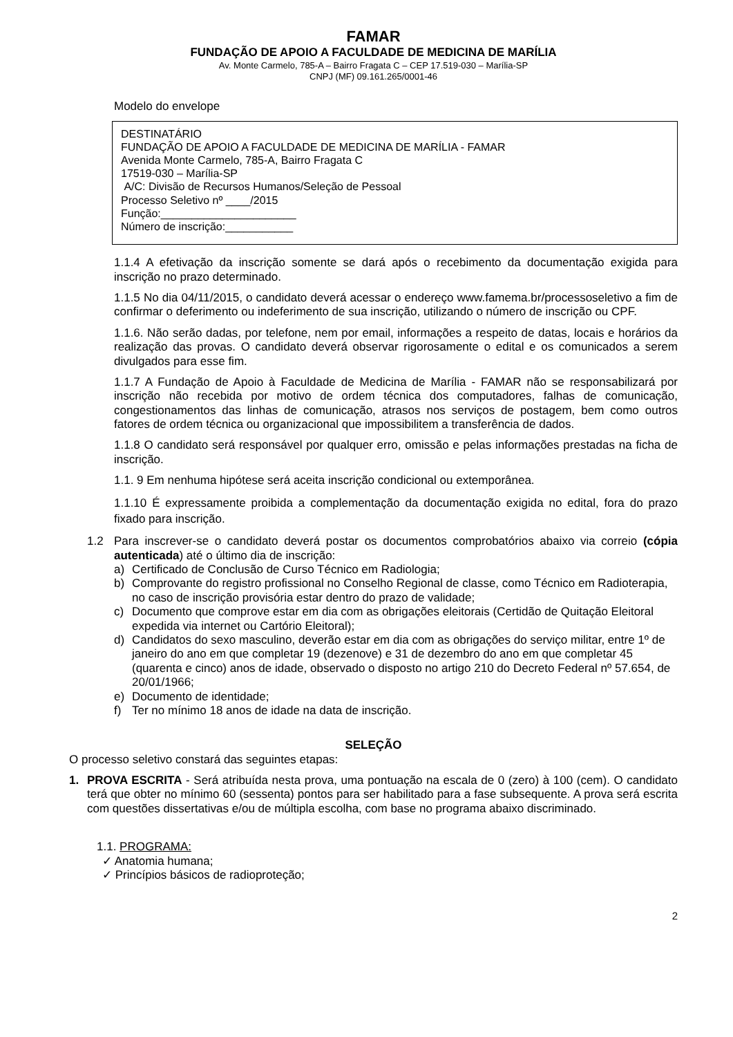FAMAR
FUNDAÇÃO DE APOIO A FACULDADE DE MEDICINA DE MARÍLIA
Av. Monte Carmelo, 785-A – Bairro Fragata C – CEP 17.519-030 – Marília-SP
CNPJ (MF) 09.161.265/0001-46
Modelo do envelope
DESTINATÁRIO
FUNDAÇÃO DE APOIO A FACULDADE DE MEDICINA DE MARÍLIA - FAMAR
Avenida Monte Carmelo, 785-A, Bairro Fragata C
17519-030 – Marília-SP
A/C: Divisão de Recursos Humanos/Seleção de Pessoal
Processo Seletivo nº ____/2015
Função:______________________
Número de inscrição:___________
1.1.4 A efetivação da inscrição somente se dará após o recebimento da documentação exigida para inscrição no prazo determinado.
1.1.5 No dia 04/11/2015, o candidato deverá acessar o endereço www.famema.br/processoseletivo a fim de confirmar o deferimento ou indeferimento de sua inscrição, utilizando o número de inscrição ou CPF.
1.1.6. Não serão dadas, por telefone, nem por email, informações a respeito de datas, locais e horários da realização das provas. O candidato deverá observar rigorosamente o edital e os comunicados a serem divulgados para esse fim.
1.1.7 A Fundação de Apoio à Faculdade de Medicina de Marília - FAMAR não se responsabilizará por inscrição não recebida por motivo de ordem técnica dos computadores, falhas de comunicação, congestionamentos das linhas de comunicação, atrasos nos serviços de postagem, bem como outros fatores de ordem técnica ou organizacional que impossibilitem a transferência de dados.
1.1.8 O candidato será responsável por qualquer erro, omissão e pelas informações prestadas na ficha de inscrição.
1.1. 9 Em nenhuma hipótese será aceita inscrição condicional ou extemporânea.
1.1.10 É expressamente proibida a complementação da documentação exigida no edital, fora do prazo fixado para inscrição.
1.2 Para inscrever-se o candidato deverá postar os documentos comprobatórios abaixo via correio (cópia autenticada) até o último dia de inscrição:
a) Certificado de Conclusão de Curso Técnico em Radiologia;
b) Comprovante do registro profissional no Conselho Regional de classe, como Técnico em Radioterapia, no caso de inscrição provisória estar dentro do prazo de validade;
c) Documento que comprove estar em dia com as obrigações eleitorais (Certidão de Quitação Eleitoral expedida via internet ou Cartório Eleitoral);
d) Candidatos do sexo masculino, deverão estar em dia com as obrigações do serviço militar, entre 1º de janeiro do ano em que completar 19 (dezenove) e 31 de dezembro do ano em que completar 45 (quarenta e cinco) anos de idade, observado o disposto no artigo 210 do Decreto Federal nº 57.654, de 20/01/1966;
e) Documento de identidade;
f) Ter no mínimo 18 anos de idade na data de inscrição.
SELEÇÃO
O processo seletivo constará das seguintes etapas:
1. PROVA ESCRITA - Será atribuída nesta prova, uma pontuação na escala de 0 (zero) à 100 (cem). O candidato terá que obter no mínimo 60 (sessenta) pontos para ser habilitado para a fase subsequente. A prova será escrita com questões dissertativas e/ou de múltipla escolha, com base no programa abaixo discriminado.
1.1. PROGRAMA:
✓ Anatomia humana;
✓ Princípios básicos de radioproteção;
2